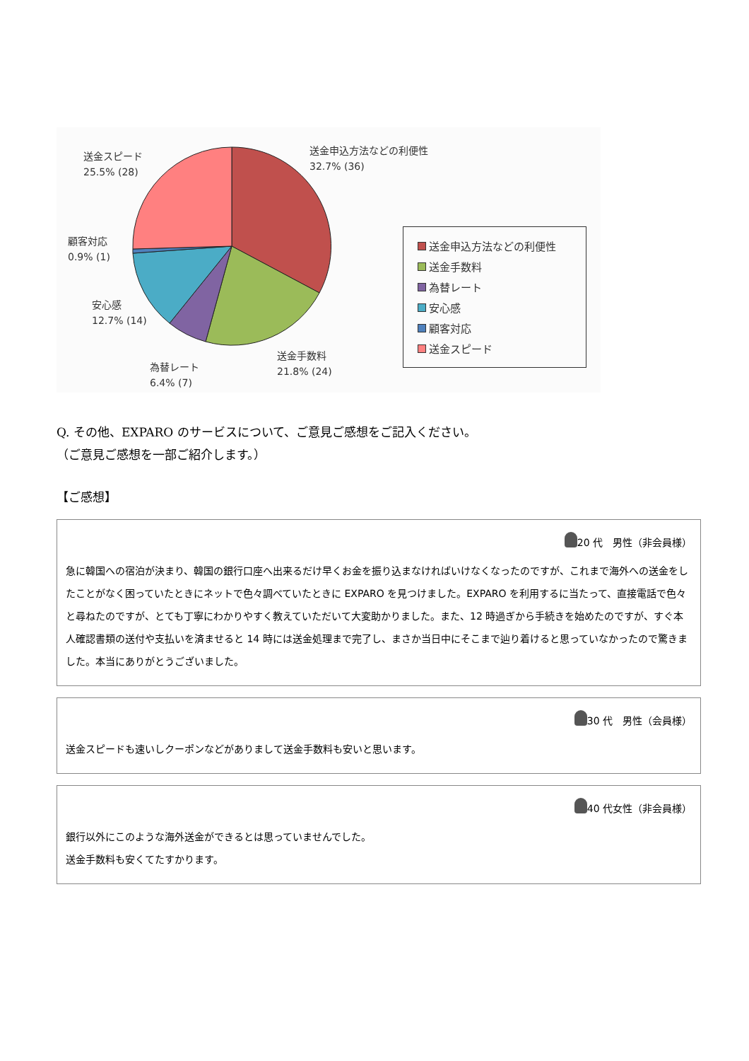送金申込方法などの利便性
32.7% (36)
送金スピード
25.5% (28)
顧客対応
0.9% (1)
安心感
12.7% (14)
為替レート
6.4% (7)
送金手数料
21.8% (24)
送金申込方法などの利便性
送金手数料
為替レート
安心感
顧客対応
送金スピード
Q. その他、EXPARO のサービスについて、ご意見ご感想をご記入ください。
（ご意見ご感想を一部ご紹介します。）
【ご感想】
20 代　男性（非会員様）
急に韓国への宿泊が決まり、韓国の銀行口座へ出来るだけ早くお金を振り込まなければいけなくなったのですが、これまで海外への送金をしたことがなく困っていたときにネットで色々調べていたときに EXPARO を見つけました。EXPARO を利用するに当たって、直接電話で色々と尋ねたのですが、とても丁寧にわかりやすく教えていただいて大変助かりました。また、12 時過ぎから手続きを始めたのですが、すぐ本人確認書類の送付や支払いを済ませると 14 時には送金処理まで完了し、まさか当日中にそこまで辿り着けると思っていなかったので驚きました。本当にありがとうございました。
30 代　男性（会員様）
送金スピードも速いしクーポンなどがありまして送金手数料も安いと思います。
40 代女性（非会員様）
銀行以外にこのような海外送金ができるとは思っていませんでした。
送金手数料も安くてたすかります。